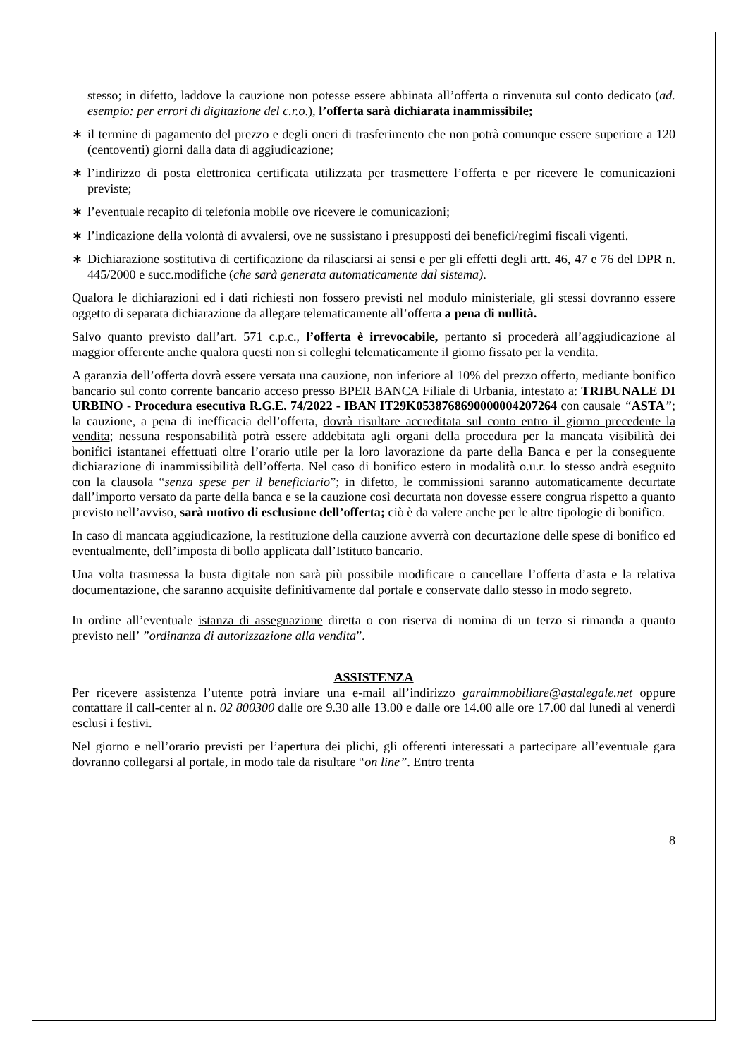stesso; in difetto, laddove la cauzione non potesse essere abbinata all’offerta o rinvenuta sul conto dedicato (ad. esempio: per errori di digitazione del c.r.o.), l’offerta sarà dichiarata inammissibile;
∗ il termine di pagamento del prezzo e degli oneri di trasferimento che non potrà comunque essere superiore a 120 (centoventi) giorni dalla data di aggiudicazione;
∗ l’indirizzo di posta elettronica certificata utilizzata per trasmettere l’offerta e per ricevere le comunicazioni previste;
∗ l’eventuale recapito di telefonia mobile ove ricevere le comunicazioni;
∗ l’indicazione della volontà di avvalersi, ove ne sussistano i presupposti dei benefici/regimi fiscali vigenti.
∗ Dichiarazione sostitutiva di certificazione da rilasciarsi ai sensi e per gli effetti degli artt. 46, 47 e 76 del DPR n. 445/2000 e succ.modifiche (che sarà generata automaticamente dal sistema).
Qualora le dichiarazioni ed i dati richiesti non fossero previsti nel modulo ministeriale, gli stessi dovranno essere oggetto di separata dichiarazione da allegare telematicamente all’offerta a pena di nullità.
Salvo quanto previsto dall’art. 571 c.p.c., l’offerta è irrevocabile, pertanto si procederà all’aggiudicazione al maggior offerente anche qualora questi non si colleghi telematicamente il giorno fissato per la vendita.
A garanzia dell’offerta dovrà essere versata una cauzione, non inferiore al 10% del prezzo offerto, mediante bonifico bancario sul conto corrente bancario acceso presso BPER BANCA Filiale di Urbania, intestato a: TRIBUNALE DI URBINO - Procedura esecutiva R.G.E. 74/2022 - IBAN IT29K0538768690000004207264 con causale “ASTA”; la cauzione, a pena di inefficacia dell’offerta, dovrà risultare accreditata sul conto entro il giorno precedente la vendita; nessuna responsabilità potrà essere addebitata agli organi della procedura per la mancata visibilità dei bonifici istantanei effettuati oltre l’orario utile per la loro lavorazione da parte della Banca e per la conseguente dichiarazione di inammissibilità dell’offerta. Nel caso di bonifico estero in modalità o.u.r. lo stesso andrà eseguito con la clausola “senza spese per il beneficiario”; in difetto, le commissioni saranno automaticamente decurtate dall’importo versato da parte della banca e se la cauzione così decurtata non dovesse essere congrua rispetto a quanto previsto nell’avviso, sarà motivo di esclusione dell’offerta; ciò è da valere anche per le altre tipologie di bonifico.
In caso di mancata aggiudicazione, la restituzione della cauzione avverrà con decurtazione delle spese di bonifico ed eventualmente, dell’imposta di bollo applicata dall’Istituto bancario.
Una volta trasmessa la busta digitale non sarà più possibile modificare o cancellare l’offerta d’asta e la relativa documentazione, che saranno acquisite definitivamente dal portale e conservate dallo stesso in modo segreto.
In ordine all’eventuale istanza di assegnazione diretta o con riserva di nomina di un terzo si rimanda a quanto previsto nell’ ”ordinanza di autorizzazione alla vendita”.
ASSISTENZA
Per ricevere assistenza l’utente potrà inviare una e-mail all’indirizzo garaimmobiliare@astalegale.net oppure contattare il call-center al n. 02 800300 dalle ore 9.30 alle 13.00 e dalle ore 14.00 alle ore 17.00 dal lunedì al venerdì esclusi i festivi.
Nel giorno e nell’orario previsti per l’apertura dei plichi, gli offerenti interessati a partecipare all’eventuale gara dovranno collegarsi al portale, in modo tale da risultare “on line”. Entro trenta
8